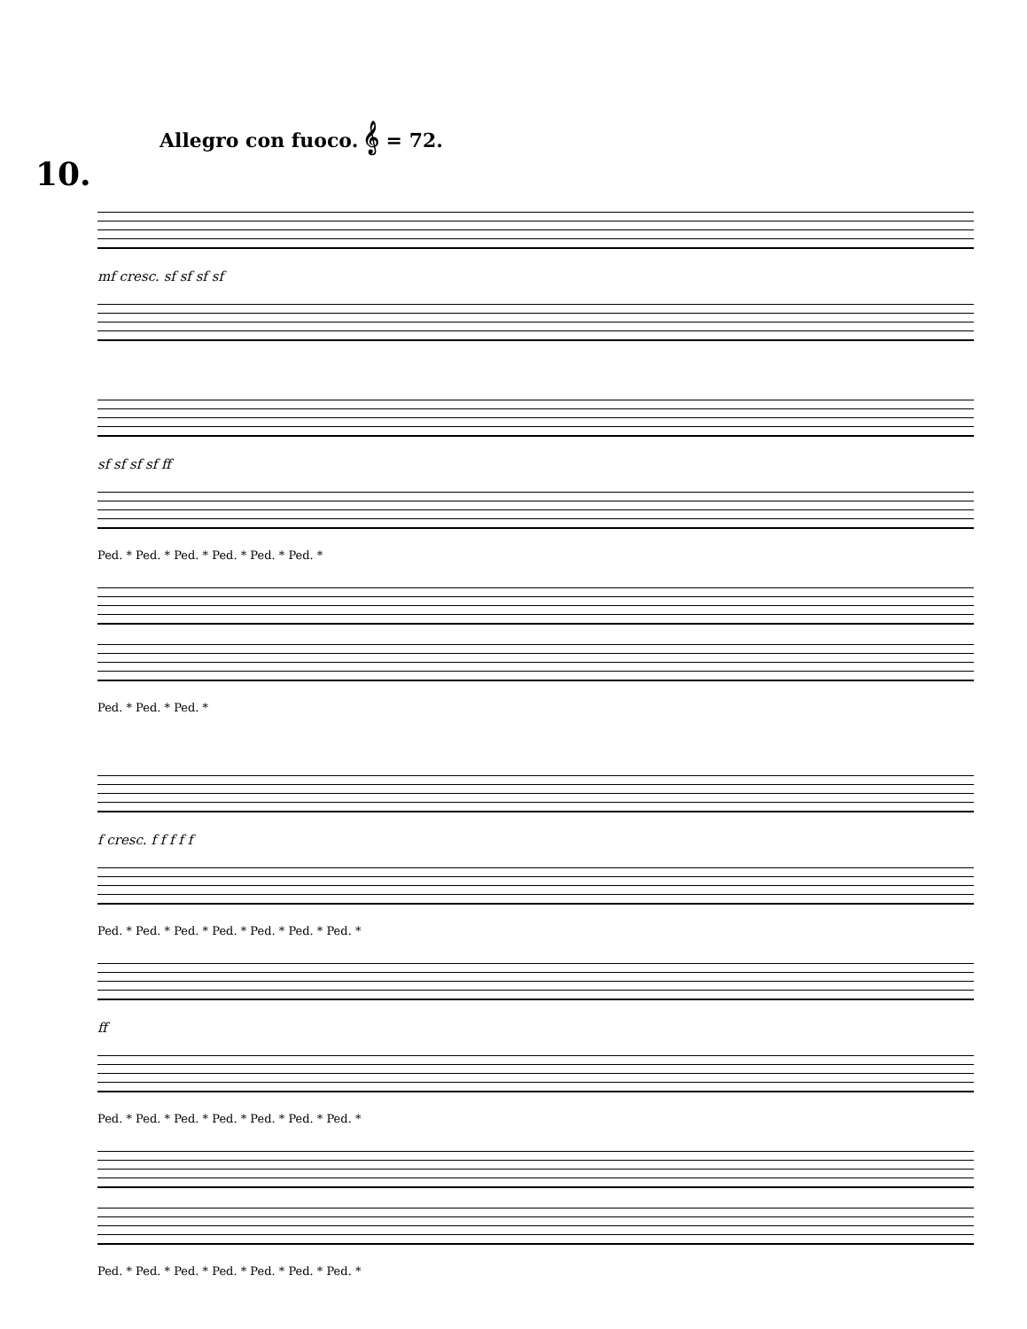Allegro con fuoco. 𝄞 = 72.
10.
mf cresc. sf sf sf sf
sf sf sf sf ff
Ped. * Ped. * Ped. * Ped. * Ped. * Ped. *
Ped. * Ped. * Ped. *
f cresc. f f f f f
Ped. * Ped. * Ped. * Ped. * Ped. * Ped. * Ped. *
ff
Ped. * Ped. * Ped. * Ped. * Ped. * Ped. * Ped. *
Ped. * Ped. * Ped. * Ped. * Ped. * Ped. * Ped. *